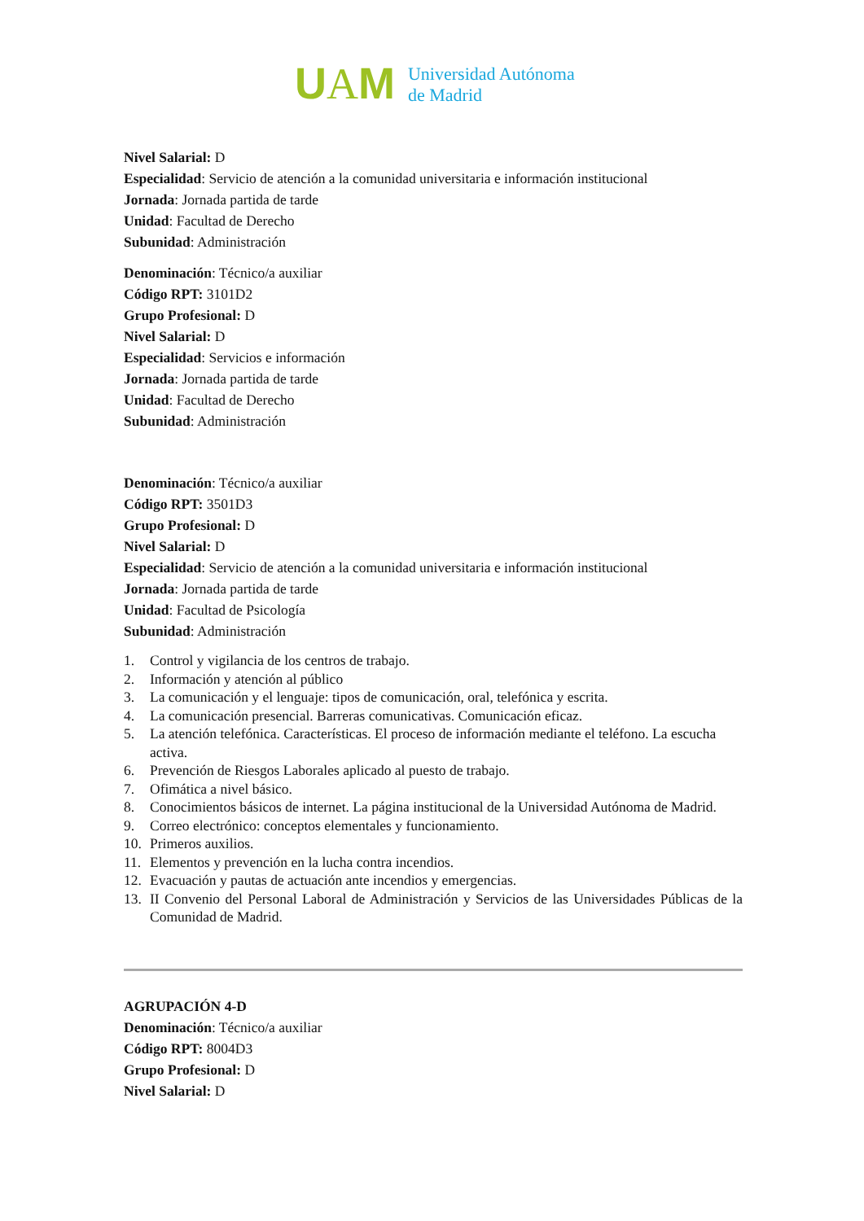UAM
Universidad Autónoma
de Madrid
Nivel Salarial: D
Especialidad: Servicio de atención a la comunidad universitaria e información institucional
Jornada: Jornada partida de tarde
Unidad: Facultad de Derecho
Subunidad: Administración
Denominación: Técnico/a auxiliar
Código RPT: 3101D2
Grupo Profesional: D
Nivel Salarial: D
Especialidad: Servicios e información
Jornada: Jornada partida de tarde
Unidad: Facultad de Derecho
Subunidad: Administración
Denominación: Técnico/a auxiliar
Código RPT: 3501D3
Grupo Profesional: D
Nivel Salarial: D
Especialidad: Servicio de atención a la comunidad universitaria e información institucional
Jornada: Jornada partida de tarde
Unidad: Facultad de Psicología
Subunidad: Administración
1. Control y vigilancia de los centros de trabajo.
2. Información y atención al público
3. La comunicación y el lenguaje: tipos de comunicación, oral, telefónica y escrita.
4. La comunicación presencial. Barreras comunicativas. Comunicación eficaz.
5. La atención telefónica. Características. El proceso de información mediante el teléfono. La escucha activa.
6. Prevención de Riesgos Laborales aplicado al puesto de trabajo.
7. Ofimática a nivel básico.
8. Conocimientos básicos de internet. La página institucional de la Universidad Autónoma de Madrid.
9. Correo electrónico: conceptos elementales y funcionamiento.
10. Primeros auxilios.
11. Elementos y prevención en la lucha contra incendios.
12. Evacuación y pautas de actuación ante incendios y emergencias.
13. II Convenio del Personal Laboral de Administración y Servicios de las Universidades Públicas de la Comunidad de Madrid.
AGRUPACIÓN 4-D
Denominación: Técnico/a auxiliar
Código RPT: 8004D3
Grupo Profesional: D
Nivel Salarial: D